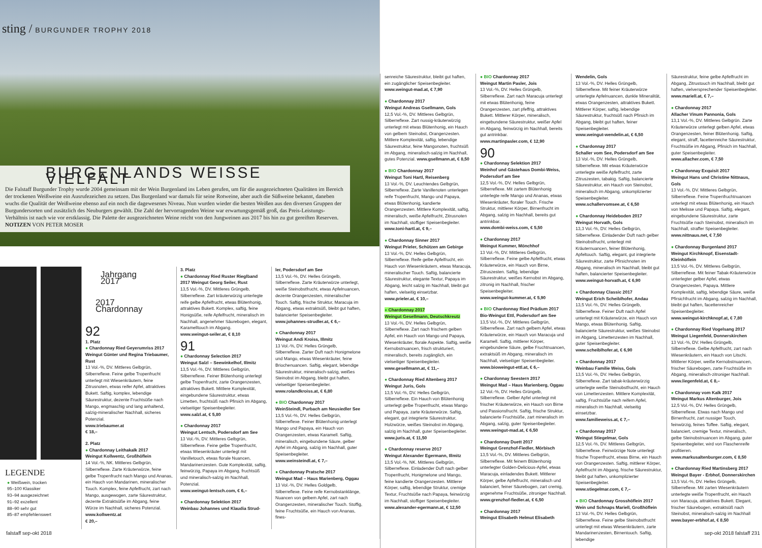sting / BURGUNDER TROPHY 2018
BURGENLANDS WEISSE VIELFALT
Die Falstaff Burgunder Trophy wurde 2004 gemeinsam mit der Wein Burgenland ins Leben gerufen, um für die ausgezeichneten Qualitäten im Bereich der trockenen Weißweine ein Ausrufezeichen zu setzen. Das Burgenland war damals für seine Rotweine, aber auch die Süßweine bekannt, daneben wuchs die Qualität der Weißweine ebenso auf ein noch die dagewesenes Niveau. Nun wurden wieder die besten Weißen aus den diversen Gruppen der Burgundersorten und zusätzlich des Neuburgers gewählt. Die Zahl der hervorragenden Weine war erwartungsgemäß groß, das Preis-Leistungs-Verhältnis ist nach wie vor erstklassig. Die Palette der ausgezeichneten Weine reicht von den Jungweinen aus 2017 bis hin zu gut gereiften Reserven. NOTIZEN VON PETER MOSER
LEGENDE
● Weißwein, trocken
95–100 Klassiker
93–94 ausgezeichnet
91–92 exzellent
88–90 sehr gut
85–87 empfehlenswert
Jahrgang 2017
2017 Chardonnay
92
1. Platz
● Chardonnay Ried Geyerumriss 2017
Weingut Günter und Regina Triebaumer, Rust
13 Vol.-%, DV. Mittleres Gelbgrün, Silberreflexe. Feine gelbe Tropenfrucht unterlegt mit Wiesenkräutern, feine Zitrusnoten, etwas reifer Apfel, attraktives Bukett. Saftig, komplex, lebendige Säurestruktur, dezente Fruchtsüße nach Mango, engmaschig und lang anhaltend, salzig-mineralischer Nachhall, sicheres Potenzial.
www.triebaumer.at
€ 18,–
2. Platz
● Chardonnay Leithakalk 2017
Weingut Kollwentz, Großhöflein
14 Vol.-%, NK. Mittleres Gelbgrün, Silberreflexe. Zarte Kräuterwürze, feine gelbe Tropenfrucht nach Mango und Ananas, ein Hauch von Mandarinen, mineralischer Touch. Komplex, feine Apfelfrucht, zart nach Mango, ausgewogen, zarte Säurestruktur, dezente Extraktsüße im Abgang, feine Würze im Nachhall, sicheres Potenzial.
www.kollwentz.at
€ 20,–
3. Platz
● Chardonnay Ried Ruster Rieglband 2017 Weingut Georg Seiler, Rust
13,5 Vol.-%, DV. Mittleres Grüngelb, Silberreflexe. Zart kräuterwürzig unterlegte reife gelbe Apfelfrucht, etwas Blütenhonig, attraktives Bukett. Komplex, saftig, feine Honigsüße, reife Apfelfrucht, mineralisch im Nachhall, angenehmer Säurebogen, elegant, Karamelltouch im Abgang.
www.weingut-seiler.at, € 8,10
91
● Chardonnay Selection 2017
Weingut Salzl – Seewinkelhof, Illmitz
13,5 Vol.-%, DV. Mittleres Gelbgrün, Silberreflexe. Feiner Blütenhonig unterlegt gelbe Tropenfrucht, zarte Orangenzesten, attraktives Bukett. Mittlere Komplexität, eingebundene Säurestruktur, etwas Limetten, fruchtsüß nach Pfirsich im Abgang, vielseitiger Speisenbegleiter.
www.salzl.at, € 5,80
● Chardonnay 2017
Weingut Lentsch, Podersdorf am See
13 Vol.-%, DV. Mittleres Gelbgrün, Silberreflexe. Feine gelbe Tropenfrucht, etwas Wiesenkräuter unterlegt mit Vanilletouch, etwas florale Nuancen, Mandarinenzesten. Gute Komplexität, saftig, feinwürzig, Papaya im Abgang, fruchtsüß und mineralisch-salzig im Nachhall, Potenzial.
www.weingut-lentsch.com, € 6,–
● Chardonnay Selektion 2017
Weinbau Johannes und Klaudia Strud-
ler, Podersdorf am See
13,5 Vol.-%, DV. Helles Grüngelb, Silberreflexe. Zarte Kräuterwürze unterlegt, weiße Steinobstfrucht, etwas Apfelnuancen, dezente Orangenzesten, mineralischer Touch. Saftig, frische Struktur, Maracuja im Abgang, etwas extraktsüß, bleibt gut haften, balancierter Speisenbegleiter.
www.johannes-strudler.at, € 6,–
● Chardonnay 2017
Weingut Andi Kroiss, Illmitz
13 Vol.-%, DV. Helles Grüngelb, Silberreflexe. Zarter Duft nach Honigmelone und Mango, etwas Wiesenkräuter, feine Briochenuancen. Saftig, elegant, lebendige Säurestruktur, mineralisch-salzig, weißes Steinobst im Abgang, bleibt gut haften, vielseitiger Speisenbegleiter.
www.rolandkroiss.at, € 6,80
● BIO Chardonnay 2017
WeinSteindl, Purbach am Neusiedler See
13,5 Vol.-%, DV. Helles Gelbgrün, Silberreflexe. Feiner Blütenhonig unterlegt Mango und Papaya, ein Hauch von Orangenzesten, etwas Karamell. Saftig, mineralisch, eingebundene Säure, gelber Apfel im Abgang, salzig im Nachhall, guter Speisenbegleiter.
www.weinsteindl.at, € 7,–
● Chardonnay Pratsche 2017
Weingut Mad – Haus Marienberg, Oggau
13 Vol.-%, DV. Helles Goldgelb, Silberreflexe. Feine reife Kernobstanklänge, Nuancen von gelbem Apfel, zart nach Orangenzesten, mineralischer Touch. Stoffig, feine Fruchtsüße, ein Hauch von Ananas, fines-
falstaff sep-okt 2018
senreiche Säurestruktur, bleibt gut haften, ein zugänglicher Speisenbegleiter.
www.weingut-mad.at, € 7,90
● Chardonnay 2017
Weingut Andreas Gsellmann, Gols
12,5 Vol.-%, DV. Mittleres Gelbgrün, Silberreflexe. Zart nussig-kräuterwürzig unterlegt mit etwas Blütenhonig, ein Hauch von gelbem Steinobst, Orangenzesten. Mittlere Komplexität, saftig, lebendige Säurestruktur, feine Mangonoten, fruchtsüß im Abgang, mineralisch-salzig im Nachhall, gutes Potenzial. www.gsellmann.at, € 8,50
● BIO Chardonnay 2017
Weingut Toni Hartl, Reisenberg
13 Vol.-%, DV. Leuchtendes Gelbgrün, Silberreflexe. Zarte Vanillenoten unterlegen reife Tropenfrucht, Mango und Papaya, etwas Blütenhonig, kandierte Orangenzesten. Mittlere Komplexität, saftig, mineralisch, weiße Apfelfrucht, Zitrusnoten im Nachhall, stoffiger Speisenbegleiter.
www.toni-hartl.at, € 9,–
● Chardonnay Sinner 2017
Weingut Prieler, Schützen am Gebirge
13 Vol.-%, DV. Helles Gelbgrün, Silberreflexe. Reife gelbe Apfelfrucht, ein Hauch von Wiesenkräutern, etwas Maracuja, mineralischer Touch. Saftig, balancierte Säurestruktur, elegante Textur, Papaya im Abgang, leicht salzig im Nachhall, bleibt gut haften, vielseitig einsetzbar.
www.prieler.at, € 10,–
● Chardonnay 2017
Weingut Gesellmann, Deutschkreutz
13 Vol.-%, DV. Helles Gelbgrün, Silberreflexe. Zart nach frischem gelben Apfel, ein Hauch von Mango und Papaya, Wiesenkräuter, florale Aspekte. Saftig, weiße Kernobstnuancen, frisch strukturiert, mineralisch, bereits zugänglich, ein vielseitiger Speisenbegleiter.
www.gesellmann.at, € 11,–
● Chardonnay Ried Altenberg 2017
Weingut Juris, Gols
13,5 Vol.-%, DV. Helles Gelbgrün, Silberreflexe. Ein Hauch von Blütenhonig unterlegt gelbe Tropenfrucht, etwas Mango und Papaya, zarte Kräuterwürze. Saftig, elegant, gut integrierte Säurestruktur, Holzwürze, weißes Steinobst im Abgang, salzig im Nachhall, guter Speisenbegleiter.
www.juris.at, € 11,50
● Chardonnay reserve 2017
Weingut Alexander Egermann, Illmitz
13,5 Vol.-%, NK. Mittleres Gelbgrün, Silberreflexe. Einladender Duft nach gelber Tropenfrucht, Honigmelone und Mango, feine kandierte Orangenzesten. Mittlerer Körper, saftig, lebendige Struktur, cremige Textur, Fruchtsüße nach Papaya, feinwürzig im Nachhall, stoffiger Speisenbegleiter.
www.alexander-egermann.at, € 12,50
● BIO Chardonnay 2017
Weingut Martin Pasler, Jois
13 Vol.-%, DV. Helles Grüngelb, Silberreflexe. Zart nach Maracuja unterlegt mit etwas Blütenhonig, feine Orangenzesten, zart pfeffrig, attraktives Bukett. Mittlerer Körper, mineralisch, eingebundene Säurestruktur, weißer Apfel im Abgang, feinwürzig im Nachhall, bereits gut antrinkbar.
www.martinpasler.com, € 12,90
90
● Chardonnay Selektion 2017
Weinhof und Gästehaus Dombi-Weiss, Podersdorf am See
12,5 Vol.-%, DV. Helles Gelbgrün, Silberreflexe. Mit zartem Blütenhonig unterlegte reife Mango und Ananas, etwas Wiesenkräuter, floraler Touch. Frische Struktur, mittlerer Körper, Birnenfrucht im Abgang, salzig im Nachhall, bereits gut antrinkbar.
www.dombi-weiss.com, € 5,50
● Chardonnay 2017
Weingut Kummer, Mönchhof
13 Vol.-%, DV. Mittleres Gelbgrün, Silberreflexe. Feine gelbe Apfelfrucht, etwas Kräuterwürze, ein Hauch von Birne, Zitruszesten. Saftig, lebendige Säurestruktur, weißes Kernobst im Abgang, zitronig im Nachhall, frischer Speisenbegleiter.
www.weingut-kummer.at, € 5,90
● BIO Chardonnay Ried Prädium 2017
Bio-Weingut Ettl, Podersdorf am See
13,5 Vol.-%, DV. Mittleres Gelbgrün, Silberreflexe. Zart nach gelbem Apfel, etwas Kräuterwürze, ein Hauch von Maracuja und Karamell. Saftig, mittlerer Körper, eingebundene Säure, gelbe Fruchtnuancen, extraktsüß im Abgang, mineralisch im Nachhall, vielseitiger Speisenbegleiter.
www.bioweingut-ettl.at, € 6,–
● Chardonnay Seestern 2017
Weingut Mad – Haus Marienberg, Oggau
12 Vol.-%, DV. Helles Grüngelb, Silberreflexe. Gelber Apfel unterlegt mit frischer Kräuterwürze, ein Hauch von Birne und Passionsfrucht. Saftig, frische Struktur, balancierte Fruchtsüße, zart mineralisch im Abgang, salzig, guter Speisenbegleiter.
www.weingut-mad.at, € 6,50
● Chardonnay Duett 2017
Weingut Grenzhof-Fiedler, Mörbisch
13,5 Vol.-%, DV. Mittleres Gelbgrün, Silberreflexe. Mit feinem Blütenhonig unterlegter Golden-Delicious-Apfel, etwas Maracuja, einladendes Bukett. Mittlerer Körper, gelbe Apfelfrucht, mineralisch und balanciert, feiner Säurebogen, zart cremig, angenehme Fruchtsüße, zitroniger Nachhall.
www.grenzhof-fiedler.at, € 6,50
● Chardonnay 2017
Weingut Elisabeth Helmut Elisabeth
Wendelin, Gols
13 Vol.-%, DV. Helles Grüngelb, Silberreflexe. Mit feiner Kräuterwürze unterlegte Apfelnuancen, dunkle Mineralität, etwas Orangenzesten, attraktives Bukett. Mittlerer Körper, saftig, lebendige Säurestruktur, fruchtsüß nach Pfirsich im Abgang, bleibt gut haften, feiner Speisenbegleiter.
www.weingut-wendelin.at, € 6,50
● Chardonnay 2017
Schaller vom See, Podersdorf am See
13 Vol.-%, DV. Helles Grüngelb, Silberreflexe. Mit etwas Kräuterwürze unterlegte weiße Apfelfrucht, zarte Zitruszesten, tabakig. Saftig, balancierte Säurestruktur, ein Hauch von Steinobst, mineralisch im Abgang, unkomplizierter Speisenbegleiter.
www.schallervomsee.at, € 6,50
● Chardonnay Heideboden 2017
Weingut Horvath, Gols
13,3 Vol.-%, DV. Helles Gelbgrün, Silberreflexe. Einladender Duft nach gelber Steinobstfrucht, unterlegt mit Kräuternuancen, feiner Blütenhonig, Apfeltouch. Saftig, elegant, gut integrierte Säurestruktur, zarte Pfirsichnoten im Abgang, mineralisch im Nachhall, bleibt gut haften, balancierter Speisenbegleiter.
www.weingut-horvath.at, € 6,90
● Chardonnay Classic 2017
Weingut Erich Scheiblhofer, Andau
13,5 Vol.-%, DV. Helles Grüngelb, Silberreflexe. Feiner Duft nach Apfel unterlegt mit Kräuterwürze, ein Hauch von Mango, etwas Blütenhonig. Saftig, balancierte Säurestruktur, weißes Steinobst im Abgang, Limettenzesten im Nachhall, guter Speisenbegleiter. www.scheiblhofer.at, € 6,90
● Chardonnay 2017
Weinbau Familie Weiss, Gols
13,5 Vol.-%, DV. Helles Gelbgrün, Silberreflexe. Zart tabak-kräuterwürzig unterlegte weiße Steinobstfrucht, ein Hauch von Limettenzesten. Mittlere Komplexität, saftig, Fruchtsüße nach reifem Apfel, mineralisch im Nachhall, vielseitig einsetzbar.
www.familieweiss.at, € 7,–
● Chardonnay 2017
Weingut Stiegelmar, Gols
12,5 Vol.-%, DV. Mittleres Gelbgrün, Silberreflexe. Feinwürzige Note unterlegt frische Tropenfrucht, etwas Birne, ein Hauch von Orangenzesten. Saftig, mittlerer Körper, Apfelfrucht im Abgang, frische Säurestruktur, bleibt gut haften, unkomplizierter Speisenbegleiter.
www.stiegelmar.com, € 7,–
● BIO Chardonnay Grosshöflein 2017
Wein und Schnaps Mariell, Großhöflein
13 Vol.-%, DV. Helles Gelbgrün, Silberreflexe. Feine gelbe Steinobstfrucht unterlegt mit etwas Wiesenkräutern, zarte Mandarinenzesten, Birnentouch. Saftig, lebendige
Säurestruktur, feine gelbe Apfelfrucht im Abgang, Zitrustouch im Nachhall, bleibt gut haften, vielversprechender Speisenbegleiter. www.mariell.at, € 7,–
● Chardonnay 2017
Allacher Vinum Pannonia, Gols
13,1 Vol.-%, DV. Mittleres Gelbgrün. Zarte Kräuterwürze unterlegt gelben Apfel, etwas Orangenzesten, feiner Blütenhonig. Saftig, elegant, straff, facettenreiche Säurestruktur, Fruchtsüße im Abgang, Pfirsich im Nachhall, guter Speisenbegleiter.
www.allacher.com, € 7,50
● Chardonnay Exquisit 2017
Weingut Hans und Christine Nittnaus, Gols
13 Vol.-%, DV. Mittleres Gelbgrün, Silberreflexe. Feine Tropenfruchtnuancen unterlegt mit etwas Blütenhonig, ein Hauch von Melisse und Papaya. Saftig, elegant, eingebundene Säurestruktur, zarte Fruchtsüße nach Steinobst, mineralisch im Nachhall, straffer Speisenbegleiter.
www.nittnaus.net, € 7,50
● Chardonnay Burgenland 2017
Weingut Kirchknopf, Eisenstadt-Kleinhöflein
13,5 Vol.-%, DV. Mittleres Gelbgrün, Silberreflexe. Mit feiner Tabak-Kräuterwürze unterlegter gelber Apfel, etwas Orangenzesten, Papaya. Mittlere Komplexität, saftig, lebendige Säure, weiße Pfirsichfrucht im Abgang, salzig im Nachhall, bleibt gut haften, facettenreicher Speisenbegleiter.
www.weingut-kirchknopf.at, € 7,80
● Chardonnay Ried Vogelsang 2017
Weingut Liegenfeld, Donnerskirchen
13 Vol.-%, DV. Helles Grüngelb, Silberreflexe. Gelbe Apfelfrucht, zart nach Wiesenkräutern, ein Hauch von Litschi. Mittlerer Körper, weiße Kernobstnuancen, frischer Säurebogen, zarte Fruchtsüße im Abgang, mineralisch-zitroniger Nachhall.
www.liegenfeld.at, € 8,–
● Chardonnay vom Kalk 2017
Weingut Markus Altenburger, Jois
12,5 Vol.-%, DV. Helles Grüngelb, Silberreflexe. Etwas nach Mango und Birnenfrucht, zart nussiger Touch, feinwürzig, feines Toffee. Saftig, elegant, balanciert, cremige Textur, mineralisch, gelbe Steinobstnuancen im Abgang, guter Speisenbegleiter, wird von Flaschenreife profitieren.
www.markusaltenburger.com, € 8,50
● Chardonnay Ried Martinsberg 2017
Weingut Bayer - Erbhof, Donnerskirchen
13,5 Vol.-%, DV. Helles Grüngelb, Silberreflexe. Mit zarten Wiesenkräutern unterlegte weiße Tropenfrucht, ein Hauch von Maracuja, attraktives Bukett. Elegant, frischer Säurebogen, extraktsüß nach Steinobst, mineralisch-salzig im Nachhall
www.bayer-erbhof.at, € 8,50
sep-okt 2018 falstaff 231